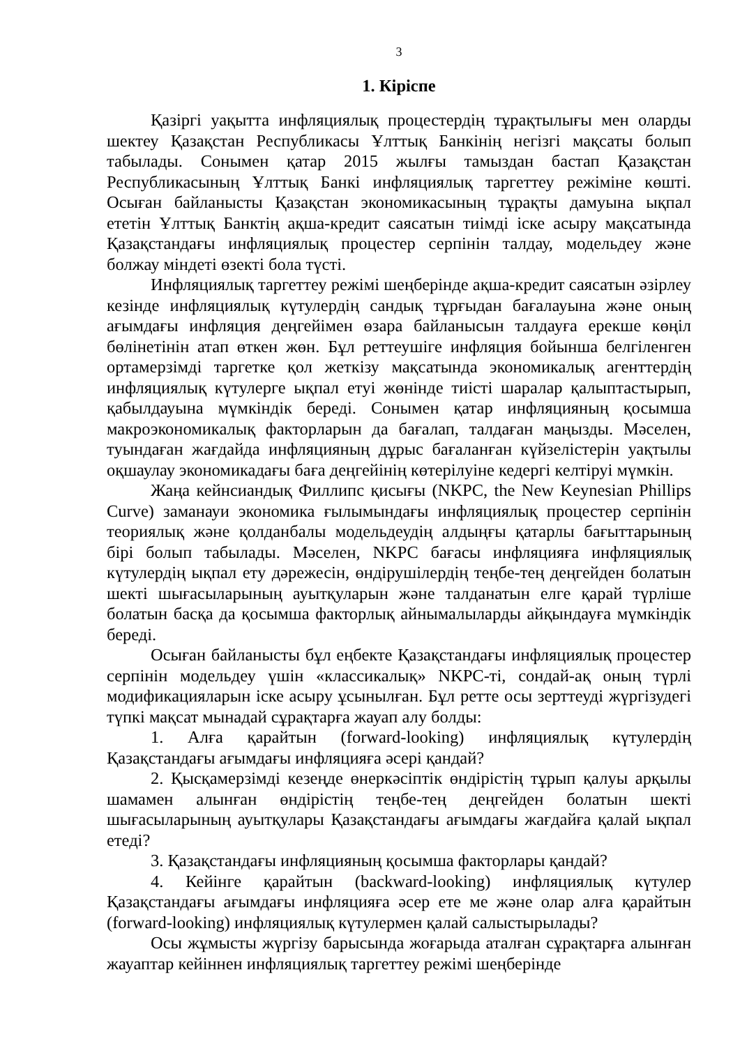3
1. Кіріспе
Қазіргі уақытта инфляциялық процестердің тұрақтылығы мен оларды шектеу Қазақстан Республикасы Ұлттық Банкінің негізгі мақсаты болып табылады. Сонымен қатар 2015 жылғы тамыздан бастап Қазақстан Республикасының Ұлттық Банкі инфляциялық таргеттеу режіміне көшті. Осыған байланысты Қазақстан экономикасының тұрақты дамуына ықпал ететін Ұлттық Банктің ақша-кредит саясатын тиімді іске асыру мақсатында Қазақстандағы инфляциялық процестер серпінін талдау, модельдеу және болжау міндеті өзекті бола түсті.
Инфляциялық таргеттеу режімі шеңберінде ақша-кредит саясатын әзірлеу кезінде инфляциялық күтулердің сандық тұрғыдан бағалауына және оның ағымдағы инфляция деңгейімен өзара байланысын талдауға ерекше көңіл бөлінетінін атап өткен жөн. Бұл реттеушіге инфляция бойынша белгіленген ортамерзімді таргетке қол жеткізу мақсатында экономикалық агенттердің инфляциялық күтулерге ықпал етуі жөнінде тиісті шаралар қалыптастырып, қабылдауына мүмкіндік береді. Сонымен қатар инфляцияның қосымша макроэкономикалық факторларын да бағалап, талдаған маңызды. Мәселен, туындаған жағдайда инфляцияның дұрыс бағаланған күйзелістерін уақтылы оқшаулау экономикадағы баға деңгейінің көтерілуіне кедергі келтіруі мүмкін.
Жаңа кейнсиандық Филлипс қисығы (NKPC, the New Keynesian Phillips Curve) заманауи экономика ғылымындағы инфляциялық процестер серпінін теориялық және қолданбалы модельдеудің алдыңғы қатарлы бағыттарының бірі болып табылады. Мәселен, NKPC бағасы инфляцияға инфляциялық күтулердің ықпал ету дәрежесін, өндірушілердің теңбе-тең деңгейден болатын шекті шығасыларының ауытқуларын және талданатын елге қарай түрліше болатын басқа да қосымша факторлық айнымалыларды айқындауға мүмкіндік береді.
Осыған байланысты бұл еңбекте Қазақстандағы инфляциялық процестер серпінін модельдеу үшін «классикалық» NKPC-ті, сондай-ақ оның түрлі модификацияларын іске асыру ұсынылған. Бұл ретте осы зерттеуді жүргізудегі түпкі мақсат мынадай сұрақтарға жауап алу болды:
1. Алға қарайтын (forward-looking) инфляциялық күтулердің Қазақстандағы ағымдағы инфляцияға әсері қандай?
2. Қысқамерзімді кезеңде өнеркәсіптік өндірістің тұрып қалуы арқылы шамамен алынған өндірістің теңбе-тең деңгейден болатын шекті шығасыларының ауытқулары Қазақстандағы ағымдағы жағдайға қалай ықпал етеді?
3. Қазақстандағы инфляцияның қосымша факторлары қандай?
4. Кейінге қарайтын (backward-looking) инфляциялық күтулер Қазақстандағы ағымдағы инфляцияға әсер ете ме және олар алға қарайтын (forward-looking) инфляциялық күтулермен қалай салыстырылады?
Осы жұмысты жүргізу барысында жоғарыда аталған сұрақтарға алынған жауаптар кейіннен инфляциялық таргеттеу режімі шеңберінде